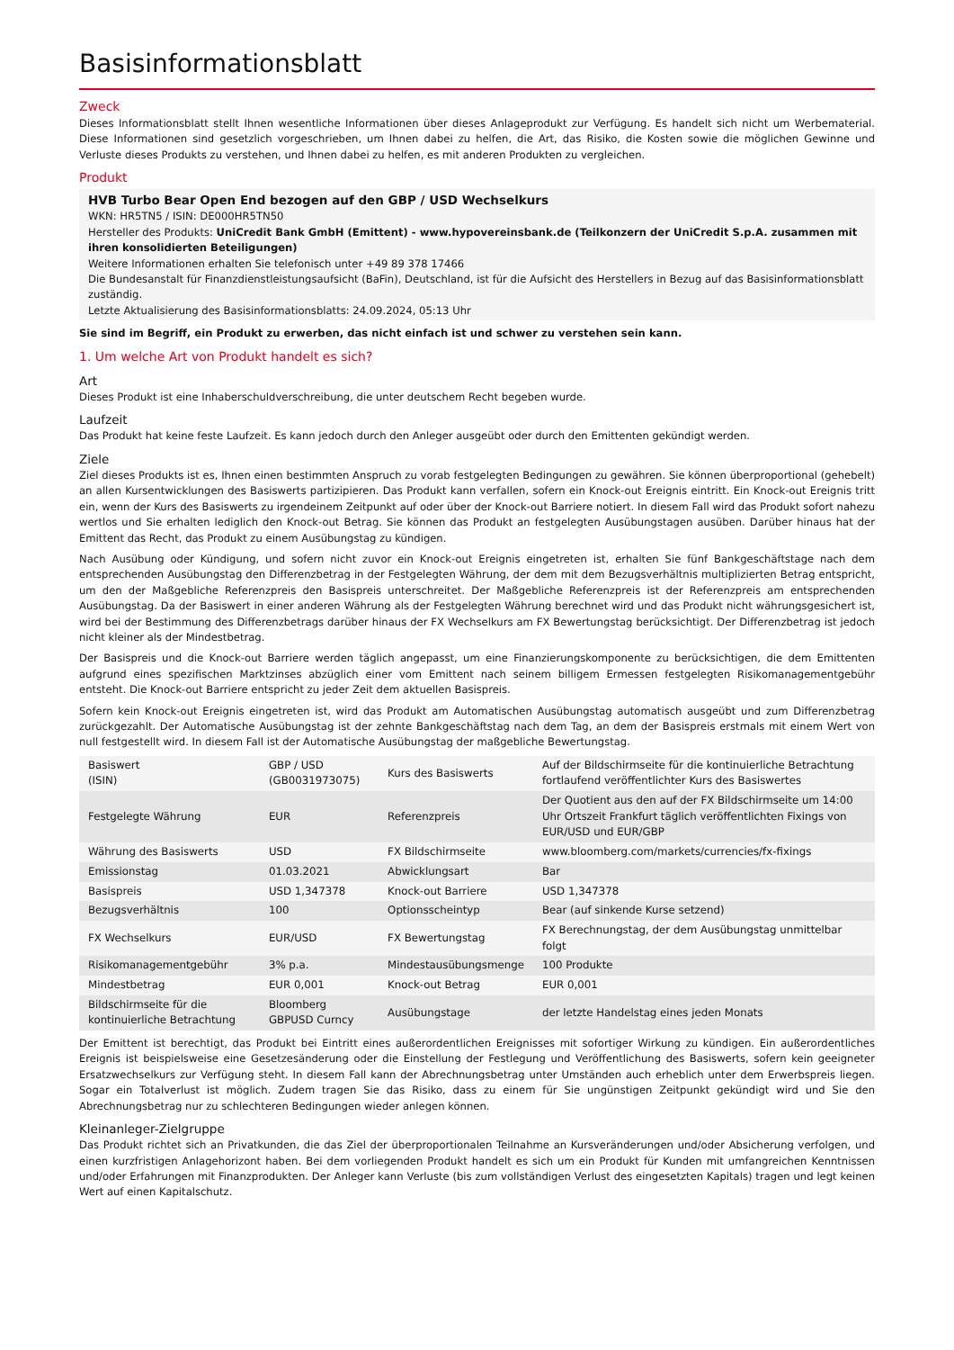Basisinformationsblatt
Zweck
Dieses Informationsblatt stellt Ihnen wesentliche Informationen über dieses Anlageprodukt zur Verfügung. Es handelt sich nicht um Werbematerial. Diese Informationen sind gesetzlich vorgeschrieben, um Ihnen dabei zu helfen, die Art, das Risiko, die Kosten sowie die möglichen Gewinne und Verluste dieses Produkts zu verstehen, und Ihnen dabei zu helfen, es mit anderen Produkten zu vergleichen.
Produkt
HVB Turbo Bear Open End bezogen auf den GBP / USD Wechselkurs
WKN: HR5TN5 / ISIN: DE000HR5TN50
Hersteller des Produkts: UniCredit Bank GmbH (Emittent) - www.hypovereinsbank.de (Teilkonzern der UniCredit S.p.A. zusammen mit ihren konsolidierten Beteiligungen)
Weitere Informationen erhalten Sie telefonisch unter +49 89 378 17466
Die Bundesanstalt für Finanzdienstleistungsaufsicht (BaFin), Deutschland, ist für die Aufsicht des Herstellers in Bezug auf das Basisinformationsblatt zuständig.
Letzte Aktualisierung des Basisinformationsblatts: 24.09.2024, 05:13 Uhr
Sie sind im Begriff, ein Produkt zu erwerben, das nicht einfach ist und schwer zu verstehen sein kann.
1. Um welche Art von Produkt handelt es sich?
Art
Dieses Produkt ist eine Inhaberschuldverschreibung, die unter deutschem Recht begeben wurde.
Laufzeit
Das Produkt hat keine feste Laufzeit. Es kann jedoch durch den Anleger ausgeübt oder durch den Emittenten gekündigt werden.
Ziele
Ziel dieses Produkts ist es, Ihnen einen bestimmten Anspruch zu vorab festgelegten Bedingungen zu gewähren. Sie können überproportional (gehebelt) an allen Kursentwicklungen des Basiswerts partizipieren. Das Produkt kann verfallen, sofern ein Knock-out Ereignis eintritt. Ein Knock-out Ereignis tritt ein, wenn der Kurs des Basiswerts zu irgendeinem Zeitpunkt auf oder über der Knock-out Barriere notiert. In diesem Fall wird das Produkt sofort nahezu wertlos und Sie erhalten lediglich den Knock-out Betrag. Sie können das Produkt an festgelegten Ausübungstagen ausüben. Darüber hinaus hat der Emittent das Recht, das Produkt zu einem Ausübungstag zu kündigen.
Nach Ausübung oder Kündigung, und sofern nicht zuvor ein Knock-out Ereignis eingetreten ist, erhalten Sie fünf Bankgeschäftstage nach dem entsprechenden Ausübungstag den Differenzbetrag in der Festgelegten Währung, der dem mit dem Bezugsverhältnis multiplizierten Betrag entspricht, um den der Maßgebliche Referenzpreis den Basispreis unterschreitet. Der Maßgebliche Referenzpreis ist der Referenzpreis am entsprechenden Ausübungstag. Da der Basiswert in einer anderen Währung als der Festgelegten Währung berechnet wird und das Produkt nicht währungsgesichert ist, wird bei der Bestimmung des Differenzbetrags darüber hinaus der FX Wechselkurs am FX Bewertungstag berücksichtigt. Der Differenzbetrag ist jedoch nicht kleiner als der Mindestbetrag.
Der Basispreis und die Knock-out Barriere werden täglich angepasst, um eine Finanzierungskomponente zu berücksichtigen, die dem Emittenten aufgrund eines spezifischen Marktzinses abzüglich einer vom Emittent nach seinem billigem Ermessen festgelegten Risikomanagementgebühr entsteht. Die Knock-out Barriere entspricht zu jeder Zeit dem aktuellen Basispreis.
Sofern kein Knock-out Ereignis eingetreten ist, wird das Produkt am Automatischen Ausübungstag automatisch ausgeübt und zum Differenzbetrag zurückgezahlt. Der Automatische Ausübungstag ist der zehnte Bankgeschäftstag nach dem Tag, an dem der Basispreis erstmals mit einem Wert von null festgestellt wird. In diesem Fall ist der Automatische Ausübungstag der maßgebliche Bewertungstag.
| Basiswert (ISIN) | GBP / USD (GB0031973075) | Kurs des Basiswerts | Auf der Bildschirmseite für die kontinuierliche Betrachtung fortlaufend veröffentlichter Kurs des Basiswertes |
| Festgelegte Währung | EUR | Referenzpreis | Der Quotient aus den auf der FX Bildschirmseite um 14:00 Uhr Ortszeit Frankfurt täglich veröffentlichten Fixings von EUR/USD und EUR/GBP |
| Währung des Basiswerts | USD | FX Bildschirmseite | www.bloomberg.com/markets/currencies/fx-fixings |
| Emissionstag | 01.03.2021 | Abwicklungsart | Bar |
| Basispreis | USD 1,347378 | Knock-out Barriere | USD 1,347378 |
| Bezugsverhältnis | 100 | Optionsscheintyp | Bear (auf sinkende Kurse setzend) |
| FX Wechselkurs | EUR/USD | FX Bewertungstag | FX Berechnungstag, der dem Ausübungstag unmittelbar folgt |
| Risikomanagementgebühr | 3% p.a. | Mindestausübungsmenge | 100 Produkte |
| Mindestbetrag | EUR 0,001 | Knock-out Betrag | EUR 0,001 |
| Bildschirmseite für die kontinuierliche Betrachtung | Bloomberg GBPUSD Curncy | Ausübungstage | der letzte Handelstag eines jeden Monats |
Der Emittent ist berechtigt, das Produkt bei Eintritt eines außerordentlichen Ereignisses mit sofortiger Wirkung zu kündigen. Ein außerordentliches Ereignis ist beispielsweise eine Gesetzesänderung oder die Einstellung der Festlegung und Veröffentlichung des Basiswerts, sofern kein geeigneter Ersatzwechselkurs zur Verfügung steht. In diesem Fall kann der Abrechnungsbetrag unter Umständen auch erheblich unter dem Erwerbspreis liegen. Sogar ein Totalverlust ist möglich. Zudem tragen Sie das Risiko, dass zu einem für Sie ungünstigen Zeitpunkt gekündigt wird und Sie den Abrechnungsbetrag nur zu schlechteren Bedingungen wieder anlegen können.
Kleinanleger-Zielgruppe
Das Produkt richtet sich an Privatkunden, die das Ziel der überproportionalen Teilnahme an Kursveränderungen und/oder Absicherung verfolgen, und einen kurzfristigen Anlagehorizont haben. Bei dem vorliegenden Produkt handelt es sich um ein Produkt für Kunden mit umfangreichen Kenntnissen und/oder Erfahrungen mit Finanzprodukten. Der Anleger kann Verluste (bis zum vollständigen Verlust des eingesetzten Kapitals) tragen und legt keinen Wert auf einen Kapitalschutz.